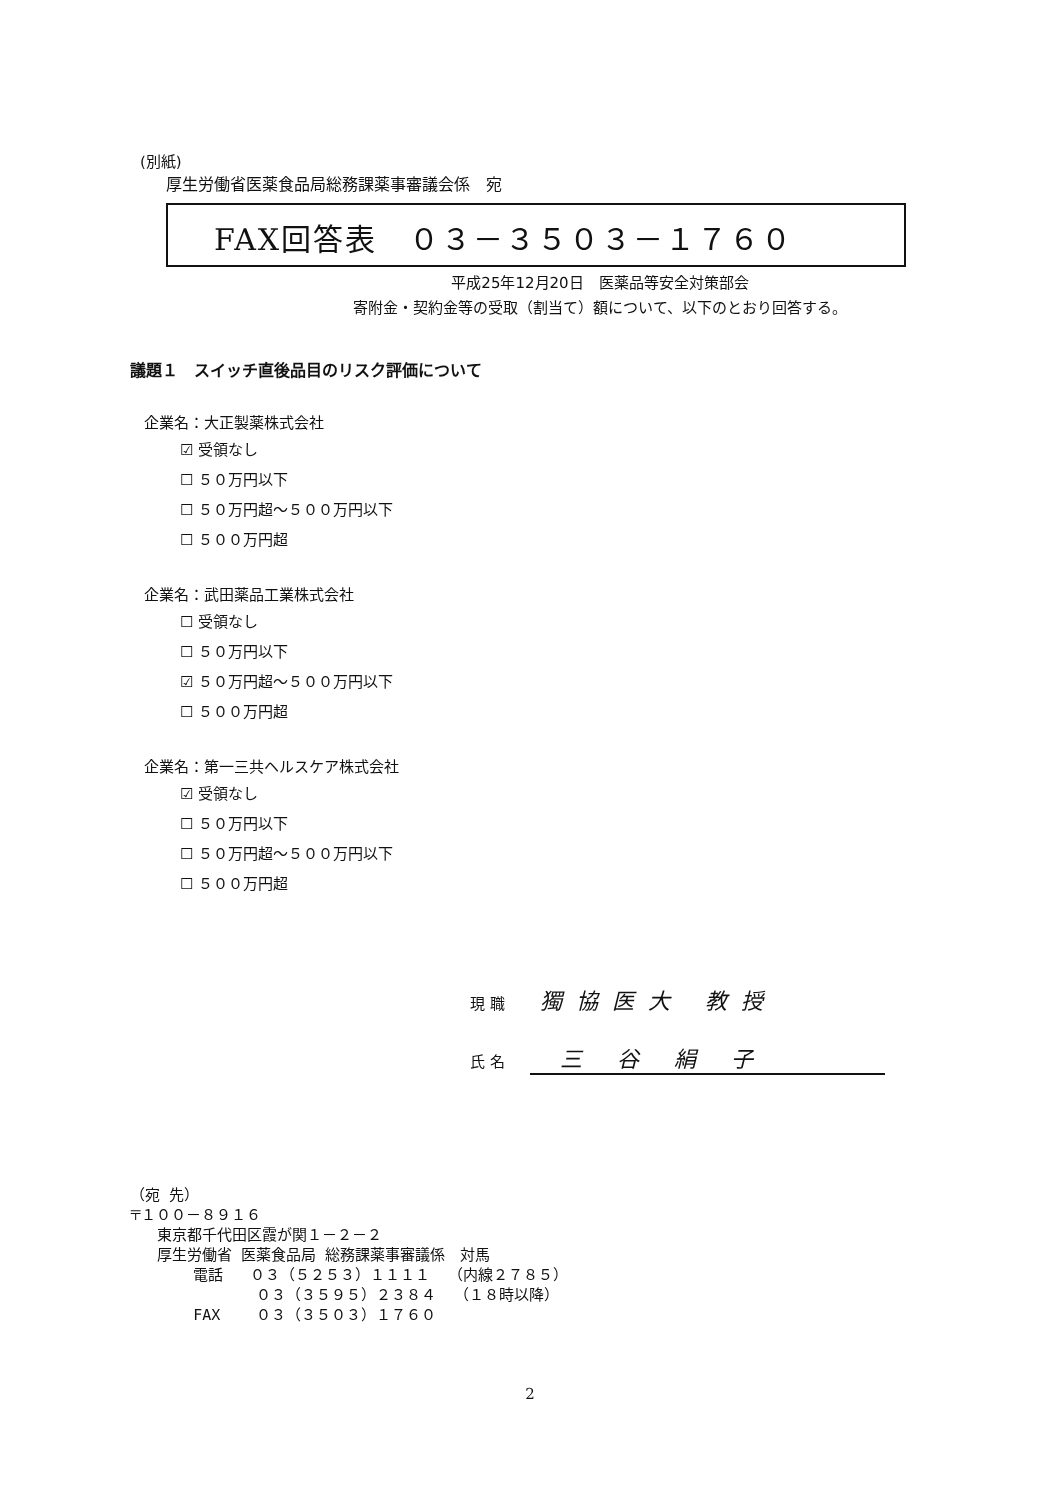(別紙)
厚生労働省医薬食品局総務課薬事審議会係　宛
FAX回答表　０３－３５０３－１７６０
平成25年12月20日　医薬品等安全対策部会
寄附金・契約金等の受取（割当て）額について、以下のとおり回答する。
議題１　スイッチ直後品目のリスク評価について
企業名：大正製薬株式会社
☑ 受領なし
☐ ５０万円以下
☐ ５０万円超～５００万円以下
☐ ５００万円超
企業名：武田薬品工業株式会社
☐ 受領なし
☐ ５０万円以下
☑ ５０万円超～５００万円以下
☐ ５００万円超
企業名：第一三共ヘルスケア株式会社
☑ 受領なし
☐ ５０万円以下
☐ ５０万円超～５００万円以下
☐ ５００万円超
現 職 獨協医大 教授
氏 名 三 谷 絹 子
（宛 先） 〒１００－８９１６ 東京都千代田区霞が関１－２－２ 厚生労働省 医薬食品局 総務課薬事審議係　対馬 電話 ０３（５２５３）１１１１ （内線２７８５） ０３（３５９５）２３８４ （１８時以降） FAX ０３（３５０３）１７６０
2